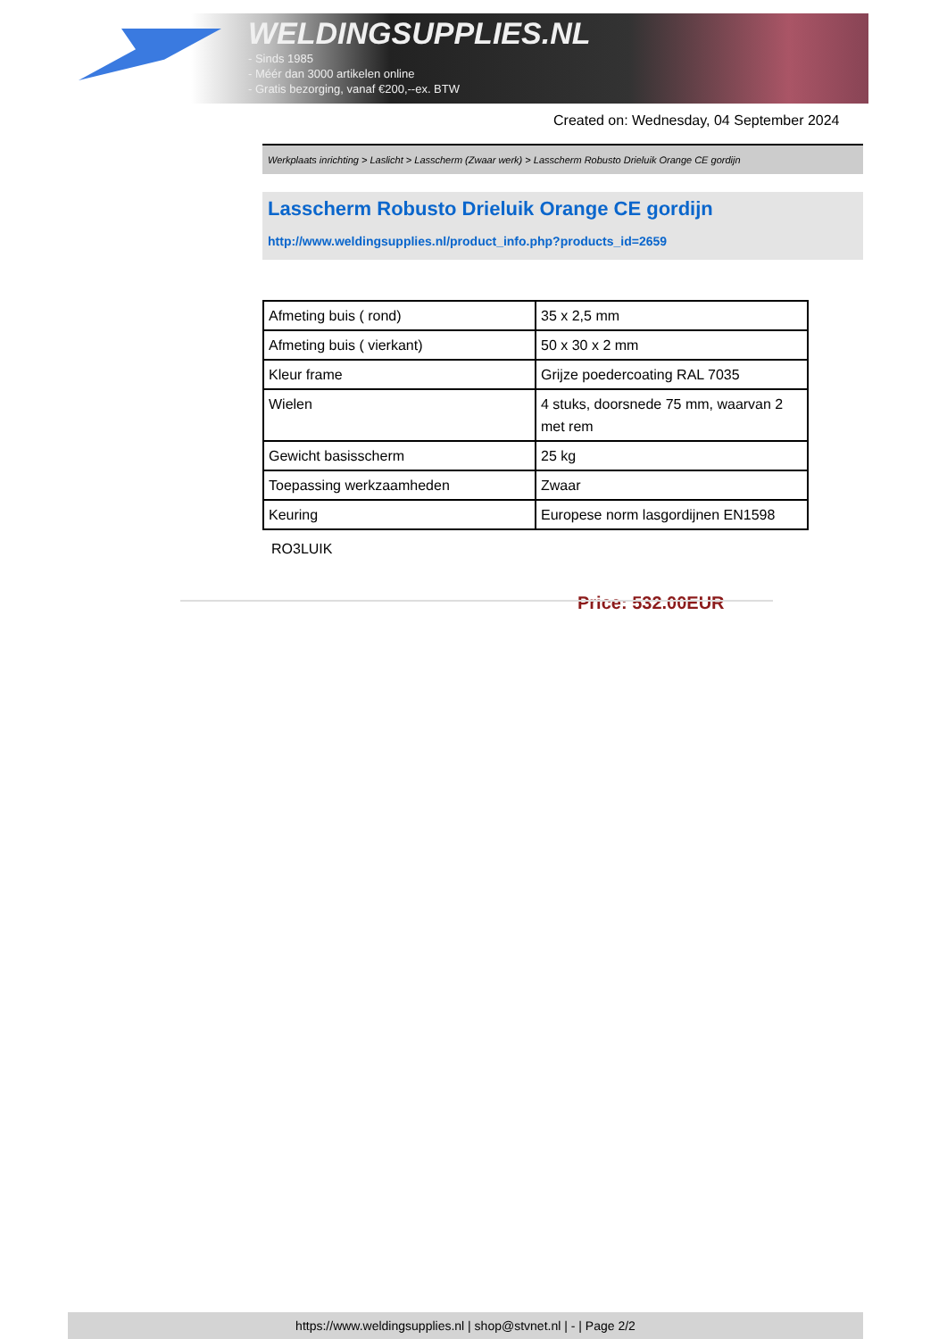WELDINGSUPPLIES.NL
- Sinds 1985
- Méér dan 3000 artikelen online
- Gratis bezorging, vanaf €200,--ex. BTW
Created on: Wednesday, 04 September 2024
Werkplaats inrichting > Laslicht > Lasscherm (Zwaar werk) > Lasscherm Robusto Drieluik Orange CE gordijn
Lasscherm Robusto Drieluik Orange CE gordijn
http://www.weldingsupplies.nl/product_info.php?products_id=2659
| Afmeting buis ( rond) | 35 x 2,5 mm |
| Afmeting buis ( vierkant) | 50 x 30 x 2 mm |
| Kleur frame | Grijze poedercoating RAL 7035 |
| Wielen | 4 stuks, doorsnede 75 mm, waarvan 2 met rem |
| Gewicht basisscherm | 25 kg |
| Toepassing werkzaamheden | Zwaar |
| Keuring | Europese norm lasgordijnen EN1598 |
RO3LUIK
Price: 532.00EUR
https://www.weldingsupplies.nl | shop@stvnet.nl | - | Page 2/2